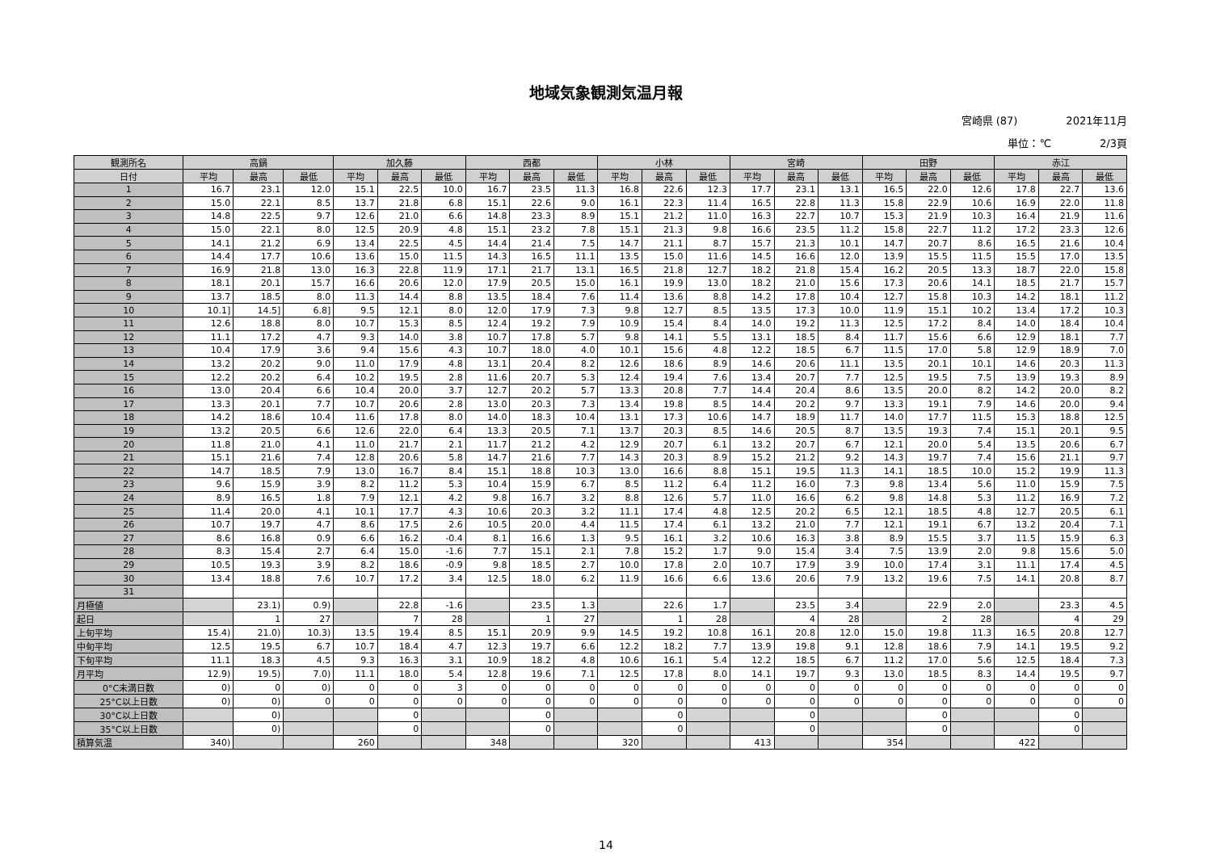地域気象観測気温月報
宮崎県 (87) 2021年11月
単位：℃ 2/3頁
| 観測所名 | 高鍋 | | | 加久藤 | | | 西都 | | | 小林 | | | 宮崎 | | | 田野 | | | 赤江 | | |
| --- | --- | --- | --- | --- | --- | --- | --- | --- | --- | --- | --- | --- | --- | --- | --- | --- | --- | --- | --- | --- | --- |
| 日付 | 平均 | 最高 | 最低 | 平均 | 最高 | 最低 | 平均 | 最高 | 最低 | 平均 | 最高 | 最低 | 平均 | 最高 | 最低 | 平均 | 最高 | 最低 | 平均 | 最高 | 最低 |
| 1 | 16.7 | 23.1 | 12.0 | 15.1 | 22.5 | 10.0 | 16.7 | 23.5 | 11.3 | 16.8 | 22.6 | 12.3 | 17.7 | 23.1 | 13.1 | 16.5 | 22.0 | 12.6 | 17.8 | 22.7 | 13.6 |
| 2 | 15.0 | 22.1 | 8.5 | 13.7 | 21.8 | 6.8 | 15.1 | 22.6 | 9.0 | 16.1 | 22.3 | 11.4 | 16.5 | 22.8 | 11.3 | 15.8 | 22.9 | 10.6 | 16.9 | 22.0 | 11.8 |
| 3 | 14.8 | 22.5 | 9.7 | 12.6 | 21.0 | 6.6 | 14.8 | 23.3 | 8.9 | 15.1 | 21.2 | 11.0 | 16.3 | 22.7 | 10.7 | 15.3 | 21.9 | 10.3 | 16.4 | 21.9 | 11.6 |
| 4 | 15.0 | 22.1 | 8.0 | 12.5 | 20.9 | 4.8 | 15.1 | 23.2 | 7.8 | 15.1 | 21.3 | 9.8 | 16.6 | 23.5 | 11.2 | 15.8 | 22.7 | 11.2 | 17.2 | 23.3 | 12.6 |
| 5 | 14.1 | 21.2 | 6.9 | 13.4 | 22.5 | 4.5 | 14.4 | 21.4 | 7.5 | 14.7 | 21.1 | 8.7 | 15.7 | 21.3 | 10.1 | 14.7 | 20.7 | 8.6 | 16.5 | 21.6 | 10.4 |
| 6 | 14.4 | 17.7 | 10.6 | 13.6 | 15.0 | 11.5 | 14.3 | 16.5 | 11.1 | 13.5 | 15.0 | 11.6 | 14.5 | 16.6 | 12.0 | 13.9 | 15.5 | 11.5 | 15.5 | 17.0 | 13.5 |
| 7 | 16.9 | 21.8 | 13.0 | 16.3 | 22.8 | 11.9 | 17.1 | 21.7 | 13.1 | 16.5 | 21.8 | 12.7 | 18.2 | 21.8 | 15.4 | 16.2 | 20.5 | 13.3 | 18.7 | 22.0 | 15.8 |
| 8 | 18.1 | 20.1 | 15.7 | 16.6 | 20.6 | 12.0 | 17.9 | 20.5 | 15.0 | 16.1 | 19.9 | 13.0 | 18.2 | 21.0 | 15.6 | 17.3 | 20.6 | 14.1 | 18.5 | 21.7 | 15.7 |
| 9 | 13.7 | 18.5 | 8.0 | 11.3 | 14.4 | 8.8 | 13.5 | 18.4 | 7.6 | 11.4 | 13.6 | 8.8 | 14.2 | 17.8 | 10.4 | 12.7 | 15.8 | 10.3 | 14.2 | 18.1 | 11.2 |
| 10 | 10.1] | 14.5] | 6.8] | 9.5 | 12.1 | 8.0 | 12.0 | 17.9 | 7.3 | 9.8 | 12.7 | 8.5 | 13.5 | 17.3 | 10.0 | 11.9 | 15.1 | 10.2 | 13.4 | 17.2 | 10.3 |
| 11 | 12.6 | 18.8 | 8.0 | 10.7 | 15.3 | 8.5 | 12.4 | 19.2 | 7.9 | 10.9 | 15.4 | 8.4 | 14.0 | 19.2 | 11.3 | 12.5 | 17.2 | 8.4 | 14.0 | 18.4 | 10.4 |
| 12 | 11.1 | 17.2 | 4.7 | 9.3 | 14.0 | 3.8 | 10.7 | 17.8 | 5.7 | 9.8 | 14.1 | 5.5 | 13.1 | 18.5 | 8.4 | 11.7 | 15.6 | 6.6 | 12.9 | 18.1 | 7.7 |
| 13 | 10.4 | 17.9 | 3.6 | 9.4 | 15.6 | 4.3 | 10.7 | 18.0 | 4.0 | 10.1 | 15.6 | 4.8 | 12.2 | 18.5 | 6.7 | 11.5 | 17.0 | 5.8 | 12.9 | 18.9 | 7.0 |
| 14 | 13.2 | 20.2 | 9.0 | 11.0 | 17.9 | 4.8 | 13.1 | 20.4 | 8.2 | 12.6 | 18.6 | 8.9 | 14.6 | 20.6 | 11.1 | 13.5 | 20.1 | 10.1 | 14.6 | 20.3 | 11.3 |
| 15 | 12.2 | 20.2 | 6.4 | 10.2 | 19.5 | 2.8 | 11.6 | 20.7 | 5.3 | 12.4 | 19.4 | 7.6 | 13.4 | 20.7 | 7.7 | 12.5 | 19.5 | 7.5 | 13.9 | 19.3 | 8.9 |
| 16 | 13.0 | 20.4 | 6.6 | 10.4 | 20.0 | 3.7 | 12.7 | 20.2 | 5.7 | 13.3 | 20.8 | 7.7 | 14.4 | 20.4 | 8.6 | 13.5 | 20.0 | 8.2 | 14.2 | 20.0 | 8.2 |
| 17 | 13.3 | 20.1 | 7.7 | 10.7 | 20.6 | 2.8 | 13.0 | 20.3 | 7.3 | 13.4 | 19.8 | 8.5 | 14.4 | 20.2 | 9.7 | 13.3 | 19.1 | 7.9 | 14.6 | 20.0 | 9.4 |
| 18 | 14.2 | 18.6 | 10.4 | 11.6 | 17.8 | 8.0 | 14.0 | 18.3 | 10.4 | 13.1 | 17.3 | 10.6 | 14.7 | 18.9 | 11.7 | 14.0 | 17.7 | 11.5 | 15.3 | 18.8 | 12.5 |
| 19 | 13.2 | 20.5 | 6.6 | 12.6 | 22.0 | 6.4 | 13.3 | 20.5 | 7.1 | 13.7 | 20.3 | 8.5 | 14.6 | 20.5 | 8.7 | 13.5 | 19.3 | 7.4 | 15.1 | 20.1 | 9.5 |
| 20 | 11.8 | 21.0 | 4.1 | 11.0 | 21.7 | 2.1 | 11.7 | 21.2 | 4.2 | 12.9 | 20.7 | 6.1 | 13.2 | 20.7 | 6.7 | 12.1 | 20.0 | 5.4 | 13.5 | 20.6 | 6.7 |
| 21 | 15.1 | 21.6 | 7.4 | 12.8 | 20.6 | 5.8 | 14.7 | 21.6 | 7.7 | 14.3 | 20.3 | 8.9 | 15.2 | 21.2 | 9.2 | 14.3 | 19.7 | 7.4 | 15.6 | 21.1 | 9.7 |
| 22 | 14.7 | 18.5 | 7.9 | 13.0 | 16.7 | 8.4 | 15.1 | 18.8 | 10.3 | 13.0 | 16.6 | 8.8 | 15.1 | 19.5 | 11.3 | 14.1 | 18.5 | 10.0 | 15.2 | 19.9 | 11.3 |
| 23 | 9.6 | 15.9 | 3.9 | 8.2 | 11.2 | 5.3 | 10.4 | 15.9 | 6.7 | 8.5 | 11.2 | 6.4 | 11.2 | 16.0 | 7.3 | 9.8 | 13.4 | 5.6 | 11.0 | 15.9 | 7.5 |
| 24 | 8.9 | 16.5 | 1.8 | 7.9 | 12.1 | 4.2 | 9.8 | 16.7 | 3.2 | 8.8 | 12.6 | 5.7 | 11.0 | 16.6 | 6.2 | 9.8 | 14.8 | 5.3 | 11.2 | 16.9 | 7.2 |
| 25 | 11.4 | 20.0 | 4.1 | 10.1 | 17.7 | 4.3 | 10.6 | 20.3 | 3.2 | 11.1 | 17.4 | 4.8 | 12.5 | 20.2 | 6.5 | 12.1 | 18.5 | 4.8 | 12.7 | 20.5 | 6.1 |
| 26 | 10.7 | 19.7 | 4.7 | 8.6 | 17.5 | 2.6 | 10.5 | 20.0 | 4.4 | 11.5 | 17.4 | 6.1 | 13.2 | 21.0 | 7.7 | 12.1 | 19.1 | 6.7 | 13.2 | 20.4 | 7.1 |
| 27 | 8.6 | 16.8 | 0.9 | 6.6 | 16.2 | -0.4 | 8.1 | 16.6 | 1.3 | 9.5 | 16.1 | 3.2 | 10.6 | 16.3 | 3.8 | 8.9 | 15.5 | 3.7 | 11.5 | 15.9 | 6.3 |
| 28 | 8.3 | 15.4 | 2.7 | 6.4 | 15.0 | -1.6 | 7.7 | 15.1 | 2.1 | 7.8 | 15.2 | 1.7 | 9.0 | 15.4 | 3.4 | 7.5 | 13.9 | 2.0 | 9.8 | 15.6 | 5.0 |
| 29 | 10.5 | 19.3 | 3.9 | 8.2 | 18.6 | -0.9 | 9.8 | 18.5 | 2.7 | 10.0 | 17.8 | 2.0 | 10.7 | 17.9 | 3.9 | 10.0 | 17.4 | 3.1 | 11.1 | 17.4 | 4.5 |
| 30 | 13.4 | 18.8 | 7.6 | 10.7 | 17.2 | 3.4 | 12.5 | 18.0 | 6.2 | 11.9 | 16.6 | 6.6 | 13.6 | 20.6 | 7.9 | 13.2 | 19.6 | 7.5 | 14.1 | 20.8 | 8.7 |
| 31 | | | | | | | | | | | | | | | | | | | | | |
| 月極値 | | 23.1) | 0.9) | | 22.8 | -1.6 | | 23.5 | 1.3 | | 22.6 | 1.7 | | 23.5 | 3.4 | | 22.9 | 2.0 | | 23.3 | 4.5 |
| 起日 | | 1 | 27 | | 7 | 28 | | 1 | 27 | | 1 | 28 | | 4 | 28 | | 2 | 28 | | 4 | 29 |
| 上旬平均 | 15.4) | 21.0) | 10.3) | 13.5 | 19.4 | 8.5 | 15.1 | 20.9 | 9.9 | 14.5 | 19.2 | 10.8 | 16.1 | 20.8 | 12.0 | 15.0 | 19.8 | 11.3 | 16.5 | 20.8 | 12.7 |
| 中旬平均 | 12.5 | 19.5 | 6.7 | 10.7 | 18.4 | 4.7 | 12.3 | 19.7 | 6.6 | 12.2 | 18.2 | 7.7 | 13.9 | 19.8 | 9.1 | 12.8 | 18.6 | 7.9 | 14.1 | 19.5 | 9.2 |
| 下旬平均 | 11.1 | 18.3 | 4.5 | 9.3 | 16.3 | 3.1 | 10.9 | 18.2 | 4.8 | 10.6 | 16.1 | 5.4 | 12.2 | 18.5 | 6.7 | 11.2 | 17.0 | 5.6 | 12.5 | 18.4 | 7.3 |
| 月平均 | 12.9) | 19.5) | 7.0) | 11.1 | 18.0 | 5.4 | 12.8 | 19.6 | 7.1 | 12.5 | 17.8 | 8.0 | 14.1 | 19.7 | 9.3 | 13.0 | 18.5 | 8.3 | 14.4 | 19.5 | 9.7 |
| 0°C未満日数 | 0) | 0 | 0) | 0 | 0 | 3 | 0 | 0 | 0 | 0 | 0 | 0 | 0 | 0 | 0 | 0 | 0 | 0 | 0 | 0 | 0 |
| 25°C以上日数 | 0) | 0) | 0 | 0 | 0 | 0 | 0 | 0 | 0 | 0 | 0 | 0 | 0 | 0 | 0 | 0 | 0 | 0 | 0 | 0 | 0 |
| 30°C以上日数 | | 0) | | | 0 | | | 0 | | | 0 | | | 0 | | | 0 | | | 0 | |
| 35°C以上日数 | | 0) | | | 0 | | | 0 | | | 0 | | | 0 | | | 0 | | | 0 | |
| 積算気温 | 340) | | | 260 | | | 348 | | | 320 | | | 413 | | | 354 | | | 422 | | |
14